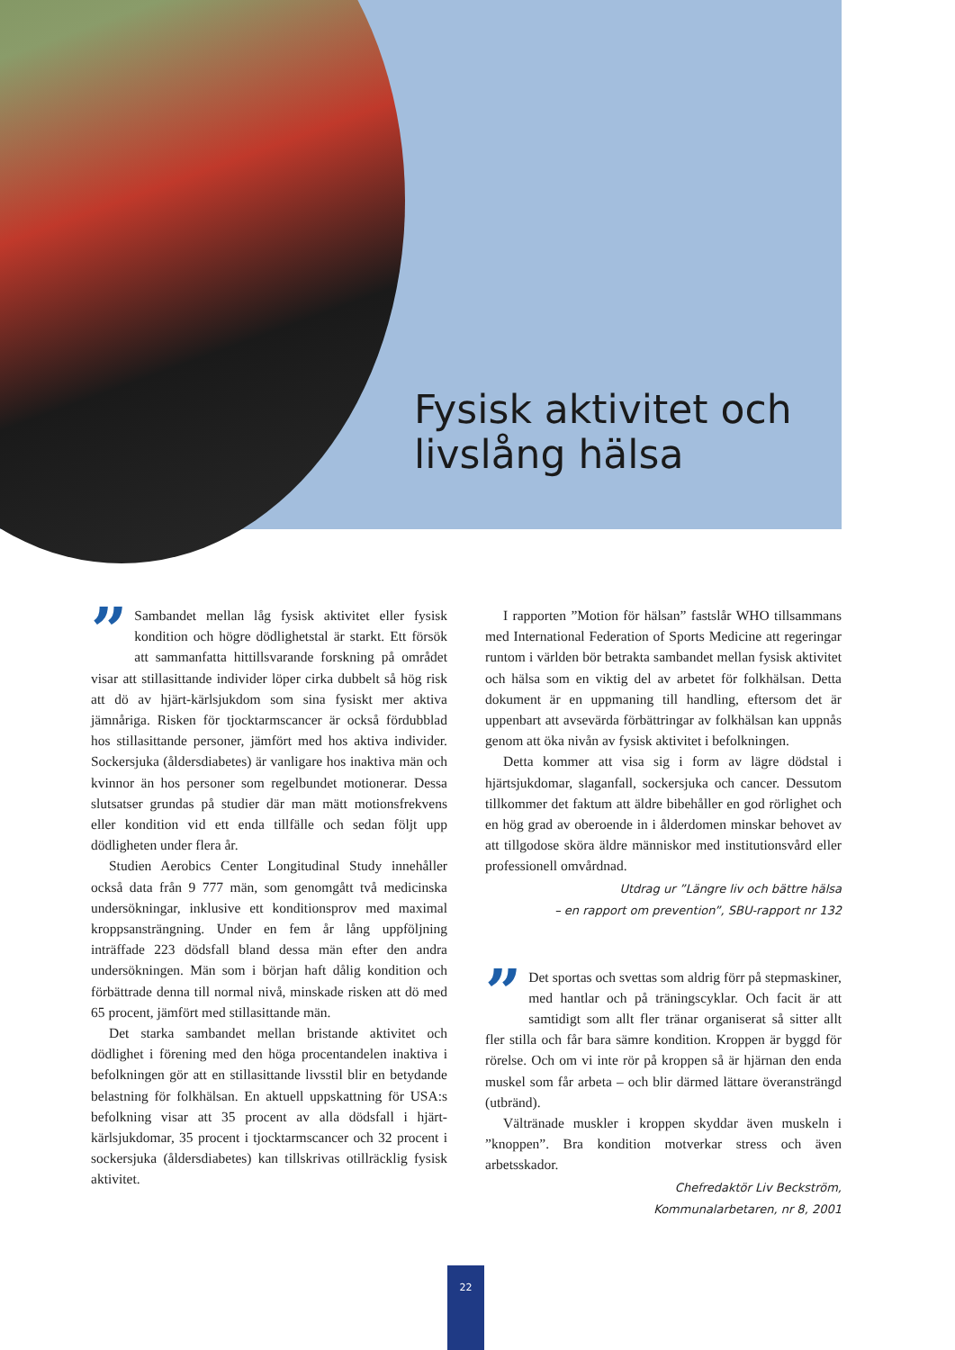Fysisk aktivitet och
livslång hälsa
” Sambandet mellan låg fysisk aktivitet eller fysisk kondition och högre dödlighetstal är starkt. Ett försök att sammanfatta hittillsvarande forskning på området visar att stillasittande individer löper cirka dubbelt så hög risk att dö av hjärt-kärlsjukdom som sina fysiskt mer aktiva jämnåriga. Risken för tjocktarmscancer är också fördubblad hos stillasittande personer, jämfört med hos aktiva individer. Sockersjuka (åldersdiabetes) är vanligare hos inaktiva män och kvinnor än hos personer som regelbundet motionerar. Dessa slutsatser grundas på studier där man mätt motionsfrekvens eller kondition vid ett enda tillfälle och sedan följt upp dödligheten under flera år.
Studien Aerobics Center Longitudinal Study innehåller också data från 9 777 män, som genomgått två medicinska undersökningar, inklusive ett konditionsprov med maximal kroppsansträngning. Under en fem år lång uppföljning inträffade 223 dödsfall bland dessa män efter den andra undersökningen. Män som i början haft dålig kondition och förbättrade denna till normal nivå, minskade risken att dö med 65 procent, jämfört med stillasittande män.
Det starka sambandet mellan bristande aktivitet och dödlighet i förening med den höga procentandelen inaktiva i befolkningen gör att en stillasittande livsstil blir en betydande belastning för folkhälsan. En aktuell uppskattning för USA:s befolkning visar att 35 procent av alla dödsfall i hjärt-kärlsjukdomar, 35 procent i tjocktarmscancer och 32 procent i sockersjuka (åldersdiabetes) kan tillskrivas otillräcklig fysisk aktivitet.
I rapporten ”Motion för hälsan” fastslår WHO tillsammans med International Federation of Sports Medicine att regeringar runtom i världen bör betrakta sambandet mellan fysisk aktivitet och hälsa som en viktig del av arbetet för folkhälsan. Detta dokument är en uppmaning till handling, eftersom det är uppenbart att avsevärda förbättringar av folkhälsan kan uppnås genom att öka nivån av fysisk aktivitet i befolkningen.
Detta kommer att visa sig i form av lägre dödstal i hjärtsjukdomar, slaganfall, sockersjuka och cancer. Dessutom tillkommer det faktum att äldre bibehåller en god rörlighet och en hög grad av oberoende in i ålderdomen minskar behovet av att tillgodose sköra äldre människor med institutionsvård eller professionell omvårdnad.
Utdrag ur ”Längre liv och bättre hälsa
– en rapport om prevention”, SBU-rapport nr 132
” Det sportas och svettas som aldrig förr på stepmaskiner, med hantlar och på träningscyklar. Och facit är att samtidigt som allt fler tränar organiserat så sitter allt fler stilla och får bara sämre kondition. Kroppen är byggd för rörelse. Och om vi inte rör på kroppen så är hjärnan den enda muskel som får arbeta – och blir därmed lättare överansträngd (utbränd).
Vältränade muskler i kroppen skyddar även muskeln i ”knoppen”. Bra kondition motverkar stress och även arbetsskador.
Chefredaktör Liv Beckström,
Kommunalarbetaren, nr 8, 2001
22